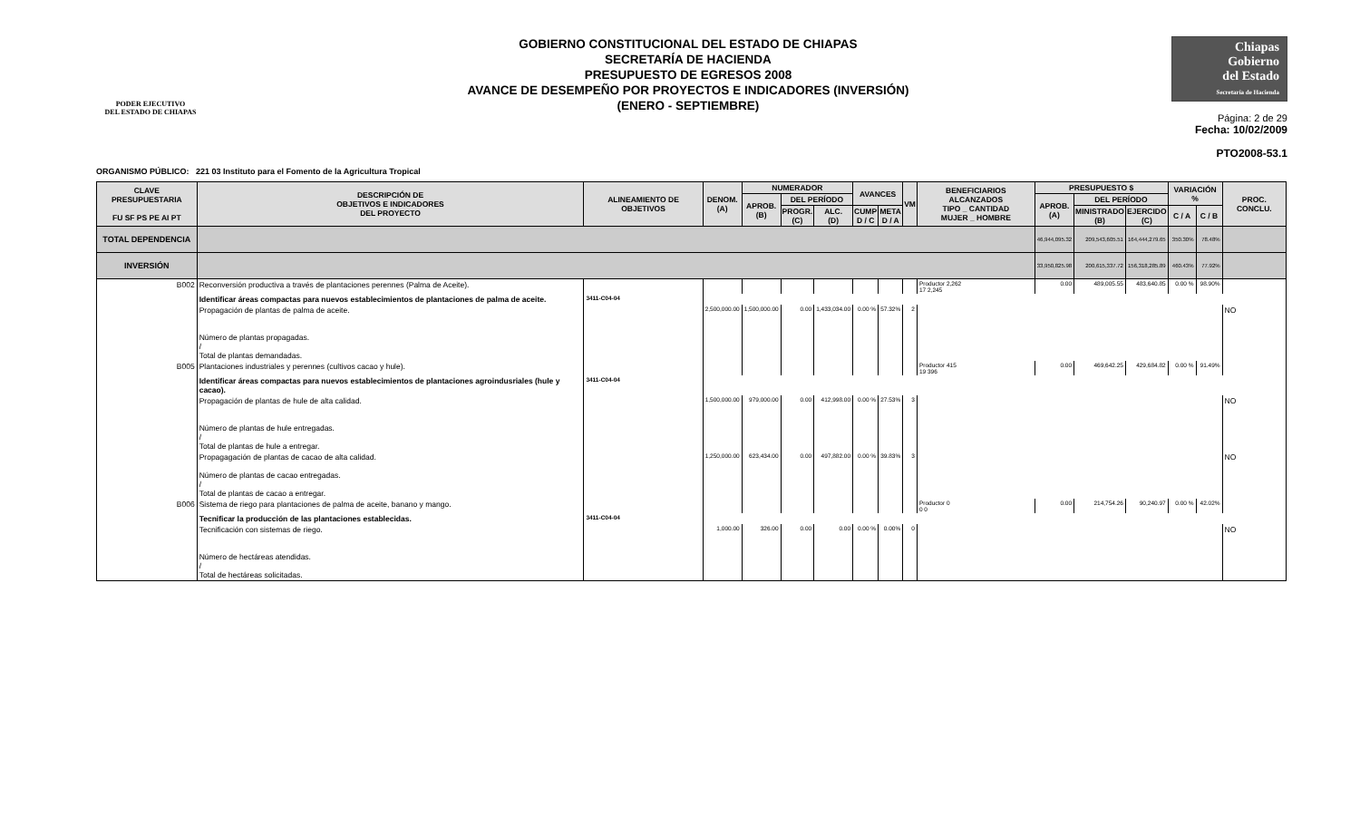PODER EJECUTIVO
DEL ESTADO DE CHIAPAS
GOBIERNO CONSTITUCIONAL DEL ESTADO DE CHIAPAS
SECRETARÍA DE HACIENDA
PRESUPUESTO DE EGRESOS 2008
AVANCE DE DESEMPEÑO POR PROYECTOS E INDICADORES (INVERSIÓN)
(ENERO - SEPTIEMBRE)
Chiapas
Gobierno
del Estado
Secretaría de Hacienda
Página: 2 de 29
Fecha: 10/02/2009
PTO2008-53.1
ORGANISMO PÚBLICO: 221 03 Instituto para el Fomento de la Agricultura Tropical
| CLAVE PRESUPUESTARIA FU SF PS PE AI PT | DESCRIPCIÓN DE OBJETIVOS E INDICADORES DEL PROYECTO | ALINEAMIENTO DE OBJETIVOS | DENOM. (A) | NUMERADOR | | | AVANCES | | VM | BENEFICIARIOS ALCANZADOS TIPO _ CANTIDAD MUJER _ HOMBRE | PRESUPUESTO $ | | | VARIACIÓN % | | PROC. CONCLU. |
| --- | --- | --- | --- | --- | --- | --- | --- | --- | --- | --- | --- | --- | --- | --- | --- | --- |
| | | | | APROB. (B) | DEL PERÍODO | | | | | | APROB. (A) | DEL PERÍODO | | | | |
| | | | | | PROGR. (C) | ALC. (D) | CUMP D / C | META D / A | | | | MINISTRADO (B) | EJERCIDO (C) | C / A | C / B | |
| TOTAL DEPENDENCIA | | | | | | | | | | | 46,944,095.32 | 209,543,605.51 | 164,444,279.65 | 350.30% | 78.48% | |
| INVERSIÓN | | | | | | | | | | | 33,950,825.98 | 200,615,337.72 | 156,318,285.89 | 460.43% | 77.92% | |
| B002 | Reconversión productiva a través de plantaciones perennes (Palma de Aceite). | | | | | | | | | Productor 2,262 17 2,245 | 0.00 | 489,005.55 | 483,640.85 | 0.00 % | 98.90% | |
| | Identificar áreas compactas para nuevos establecimientos de plantaciones de palma de aceite. | 3411-C04-04 | | | | | | | | | | | | | | |
| | Propagación de plantas de palma de aceite. Número de plantas propagadas. / Total de plantas demandadas. | | 2,500,000.00 | 1,500,000.00 | 0.00 | 1,433,034.00 | 0.00 % | 57.32% | 2 | | | | | | | NO |
| B005 | Plantaciones industriales y perennes (cultivos cacao y hule). | | | | | | | | | Productor 415 19 396 | 0.00 | 469,642.25 | 429,684.82 | 0.00 % | 91.49% | |
| | Identificar áreas compactas para nuevos establecimientos de plantaciones agroindusriales (hule y cacao). | 3411-C04-04 | | | | | | | | | | | | | | |
| | Propagación de plantas de hule de alta calidad. Número de plantas de hule entregadas. / Total de plantas de hule a entregar. | | 1,500,000.00 | 979,000.00 | 0.00 | 412,998.00 | 0.00 % | 27.53% | 3 | | | | | | | NO |
| | Propagagación de plantas de cacao de alta calidad. Número de plantas de cacao entregadas. / Total de plantas de cacao a entregar. | | 1,250,000.00 | 623,434.00 | 0.00 | 497,882.00 | 0.00 % | 39.83% | 3 | | | | | | | NO |
| B006 | Sistema de riego para plantaciones de palma de aceite, banano y mango. | | | | | | | | | Productor 0 0 0 | 0.00 | 214,754.26 | 90,240.97 | 0.00 % | 42.02% | |
| | Tecnificar la producción de las plantaciones establecidas. | 3411-C04-04 | | | | | | | | | | | | | | |
| | Tecnificación con sistemas de riego. Número de hectáreas atendidas. / Total de hectáreas solicitadas. | | 1,000.00 | 326.00 | 0.00 | 0.00 | 0.00 % | 0.00% | 0 | | | | | | | NO |